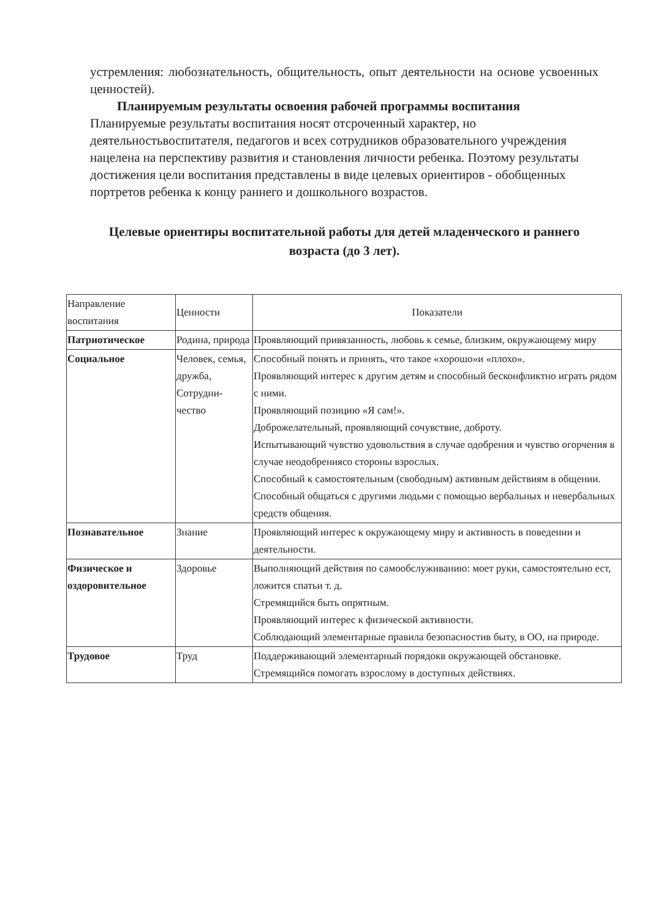устремления: любознательность, общительность, опыт деятельности на основе усвоенных ценностей).
Планируемым результаты освоения рабочей программы воспитания
Планируемые результаты воспитания носят отсроченный характер, но деятельностьвоспитателя, педагогов и всех сотрудников образовательного учреждения нацелена на перспективу развития и становления личности ребенка. Поэтому результаты достижения цели воспитания представлены в виде целевых ориентиров - обобщенных портретов ребенка к концу раннего и дошкольного возрастов.
Целевые ориентиры воспитательной работы для детей младенческого и раннего возраста (до 3 лет).
| Направление воспитания | Ценности | Показатели |
| Патриотическое | Родина, природа | Проявляющий привязанность, любовь к семье, близким, окружающему миру |
| Социальное | Человек, семья, дружба, Сотрудни-чество | Способный понять и принять, что такое «хорошо»и «плохо». Проявляющий интерес к другим детям и способный бесконфликтно играть рядом с ними. Проявляющий позицию «Я сам!». Доброжелательный, проявляющий сочувствие, доброту. Испытывающий чувство удовольствия в случае одобрения и чувство огорчения в случае неодобрениясо стороны взрослых. Способный к самостоятельным (свободным) активным действиям в общении. Способный общаться с другими людьми с помощью вербальных и невербальных средств общения. |
| Познавательное | Знание | Проявляющий интерес к окружающему миру и активность в поведении и деятельности. |
| Физическое и оздоровительное | Здоровье | Выполняющий действия по самообслуживанию: моет руки, самостоятельно ест, ложится спатьи т. д. Стремящийся быть опрятным. Проявляющий интерес к физической активности. Соблюдающий элементарные правила безопасностив быту, в ОО, на природе. |
| Трудовое | Труд | Поддерживающий элементарный порядокв окружающей обстановке. Стремящийся помогать взрослому в доступных действиях. |